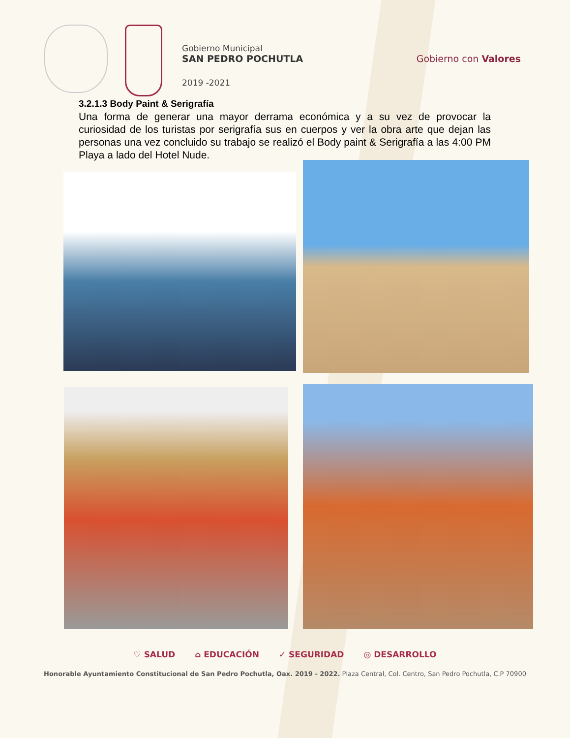Gobierno Municipal
SAN PEDRO POCHUTLA
2019 -2021
Gobierno con Valores
3.2.1.3 Body Paint & Serigrafía
Una forma de generar una mayor derrama económica y a su vez de provocar la curiosidad de los turistas por serigrafía sus en cuerpos y ver la obra arte que dejan las personas una vez concluido su trabajo se realizó el Body paint & Serigrafía a las 4:00 PM Playa a lado del Hotel Nude.
♡ SALUD ⌂ EDUCACIÓN ✓ SEGURIDAD ◎ DESARROLLO
Honorable Ayuntamiento Constitucional de San Pedro Pochutla, Oax. 2019 - 2022. Plaza Central, Col. Centro, San Pedro Pochutla, C.P 70900